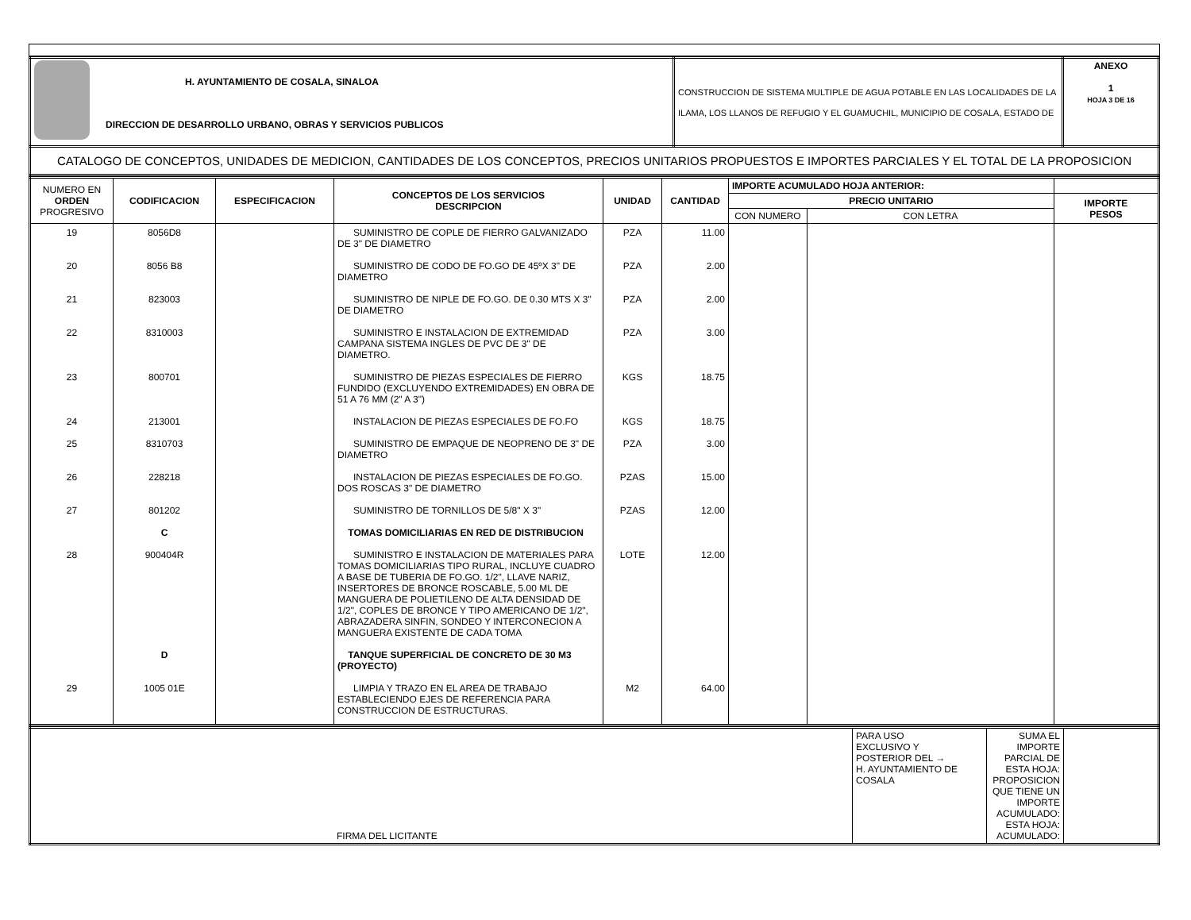| H. AYUNTAMIENTO DE COSALA, SINALOA DIRECCION DE DESARROLLO URBANO, OBRAS Y SERVICIOS PUBLICOS | CONSTRUCCION DE SISTEMA MULTIPLE DE AGUA POTABLE EN LAS LOCALIDADES DE LA ILAMA, LOS LLANOS DE REFUGIO Y EL GUAMUCHIL, MUNICIPIO DE COSALA, ESTADO DE | ANEXO 1 HOJA 3 DE 16 |
| CATALOGO DE CONCEPTOS, UNIDADES DE MEDICION, CANTIDADES DE LOS CONCEPTOS, PRECIOS UNITARIOS PROPUESTOS E IMPORTES PARCIALES Y EL TOTAL DE LA PROPOSICION | | |
| NUMERO EN ORDEN PROGRESIVO | CODIFICACION | ESPECIFICACION | CONCEPTOS DE LOS SERVICIOS DESCRIPCION | UNIDAD | CANTIDAD | IMPORTE ACUMULADO HOJA ANTERIOR: | | |
| --- | --- | --- | --- | --- | --- | --- | --- | --- |
| | | | | | | PRECIO UNITARIO | | IMPORTE PESOS |
| | | | | | | CON NUMERO | CON LETRA | |
| 19 | 8056D8 | | SUMINISTRO DE COPLE DE FIERRO GALVANIZADO DE 3" DE DIAMETRO | PZA | 11.00 | | | |
| 20 | 8056 B8 | | SUMINISTRO DE CODO DE FO.GO DE 45ºX 3" DE DIAMETRO | PZA | 2.00 | | | |
| 21 | 823003 | | SUMINISTRO DE NIPLE DE FO.GO. DE 0.30 MTS X 3" DE DIAMETRO | PZA | 2.00 | | | |
| 22 | 8310003 | | SUMINISTRO E INSTALACION DE EXTREMIDAD CAMPANA SISTEMA INGLES DE PVC DE 3" DE DIAMETRO. | PZA | 3.00 | | | |
| 23 | 800701 | | SUMINISTRO DE PIEZAS ESPECIALES DE FIERRO FUNDIDO (EXCLUYENDO EXTREMIDADES) EN OBRA DE 51 A 76 MM (2" A 3") | KGS | 18.75 | | | |
| 24 | 213001 | | INSTALACION DE PIEZAS ESPECIALES DE FO.FO | KGS | 18.75 | | | |
| 25 | 8310703 | | SUMINISTRO DE EMPAQUE DE NEOPRENO DE 3" DE DIAMETRO | PZA | 3.00 | | | |
| 26 | 228218 | | INSTALACION DE PIEZAS ESPECIALES DE FO.GO. DOS ROSCAS 3" DE DIAMETRO | PZAS | 15.00 | | | |
| 27 | 801202 | | SUMINISTRO DE TORNILLOS DE 5/8" X 3" | PZAS | 12.00 | | | |
| | C | | TOMAS DOMICILIARIAS EN RED DE DISTRIBUCION | | | | | |
| 28 | 900404R | | SUMINISTRO E INSTALACION DE MATERIALES PARA TOMAS DOMICILIARIAS TIPO RURAL, INCLUYE CUADRO A BASE DE TUBERIA DE FO.GO. 1/2", LLAVE NARIZ, INSERTORES DE BRONCE ROSCABLE, 5.00 ML DE MANGUERA DE POLIETILENO DE ALTA DENSIDAD DE 1/2", COPLES DE BRONCE Y TIPO AMERICANO DE 1/2", ABRAZADERA SINFIN, SONDEO Y INTERCONECION A MANGUERA EXISTENTE DE CADA TOMA | LOTE | 12.00 | | | |
| | D | | TANQUE SUPERFICIAL DE CONCRETO DE 30 M3 (PROYECTO) | | | | | |
| 29 | 1005 01E | | LIMPIA Y TRAZO EN EL AREA DE TRABAJO ESTABLECIENDO EJES DE REFERENCIA PARA CONSTRUCCION DE ESTRUCTURAS. | M2 | 64.00 | | | |
| FIRMA DEL LICITANTE | PARA USO EXCLUSIVO Y POSTERIOR DEL → H. AYUNTAMIENTO DE COSALA | SUMA EL IMPORTE PARCIAL DE ESTA HOJA: PROPOSICION QUE TIENE UN IMPORTE ACUMULADO: ESTA HOJA: ACUMULADO: | |